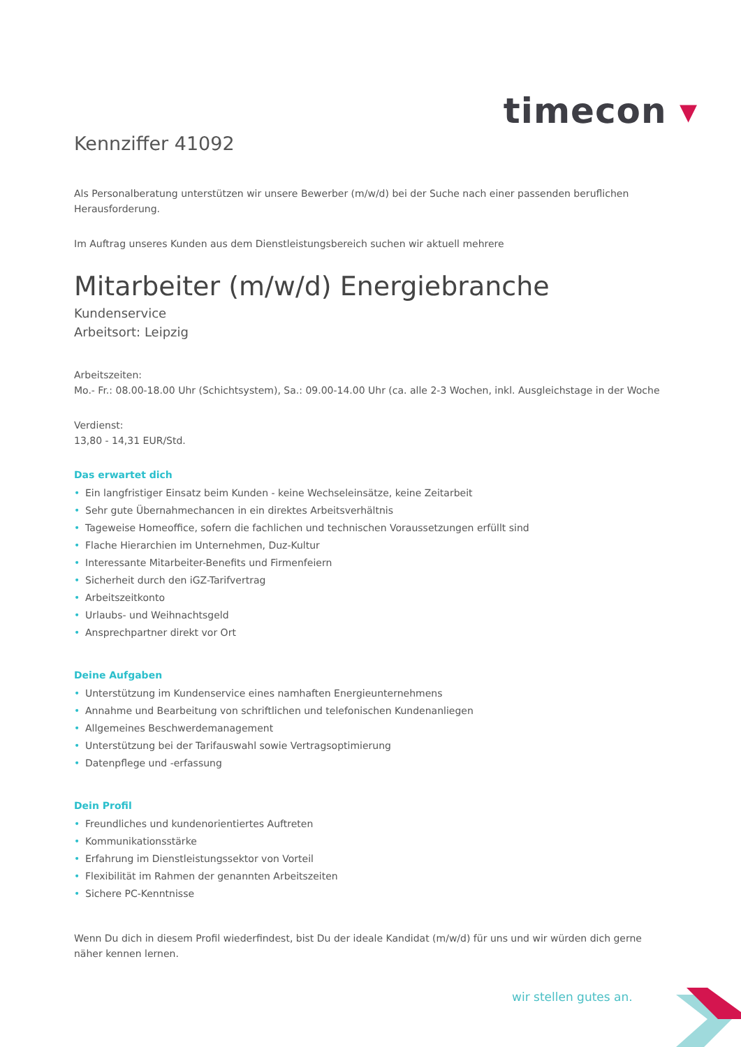timecon ▾
Kennziffer 41092
Als Personalberatung unterstützen wir unsere Bewerber (m/w/d) bei der Suche nach einer passenden beruflichen Herausforderung.
Im Auftrag unseres Kunden aus dem Dienstleistungsbereich suchen wir aktuell mehrere
Mitarbeiter (m/w/d) Energiebranche
Kundenservice
Arbeitsort: Leipzig
Arbeitszeiten:
Mo.- Fr.: 08.00-18.00 Uhr (Schichtsystem), Sa.: 09.00-14.00 Uhr (ca. alle 2-3 Wochen, inkl. Ausgleichstage in der Woche
Verdienst:
13,80 - 14,31 EUR/Std.
Das erwartet dich
• Ein langfristiger Einsatz beim Kunden - keine Wechseleinsätze, keine Zeitarbeit
• Sehr gute Übernahmechancen in ein direktes Arbeitsverhältnis
• Tageweise Homeoffice, sofern die fachlichen und technischen Voraussetzungen erfüllt sind
• Flache Hierarchien im Unternehmen, Duz-Kultur
• Interessante Mitarbeiter-Benefits und Firmenfeiern
• Sicherheit durch den iGZ-Tarifvertrag
• Arbeitszeitkonto
• Urlaubs- und Weihnachtsgeld
• Ansprechpartner direkt vor Ort
Deine Aufgaben
• Unterstützung im Kundenservice eines namhaften Energieunternehmens
• Annahme und Bearbeitung von schriftlichen und telefonischen Kundenanliegen
• Allgemeines Beschwerdemanagement
• Unterstützung bei der Tarifauswahl sowie Vertragsoptimierung
• Datenpflege und -erfassung
Dein Profil
• Freundliches und kundenorientiertes Auftreten
• Kommunikationsstärke
• Erfahrung im Dienstleistungssektor von Vorteil
• Flexibilität im Rahmen der genannten Arbeitszeiten
• Sichere PC-Kenntnisse
Wenn Du dich in diesem Profil wiederfindest, bist Du der ideale Kandidat (m/w/d) für uns und wir würden dich gerne näher kennen lernen.
wir stellen gutes an.